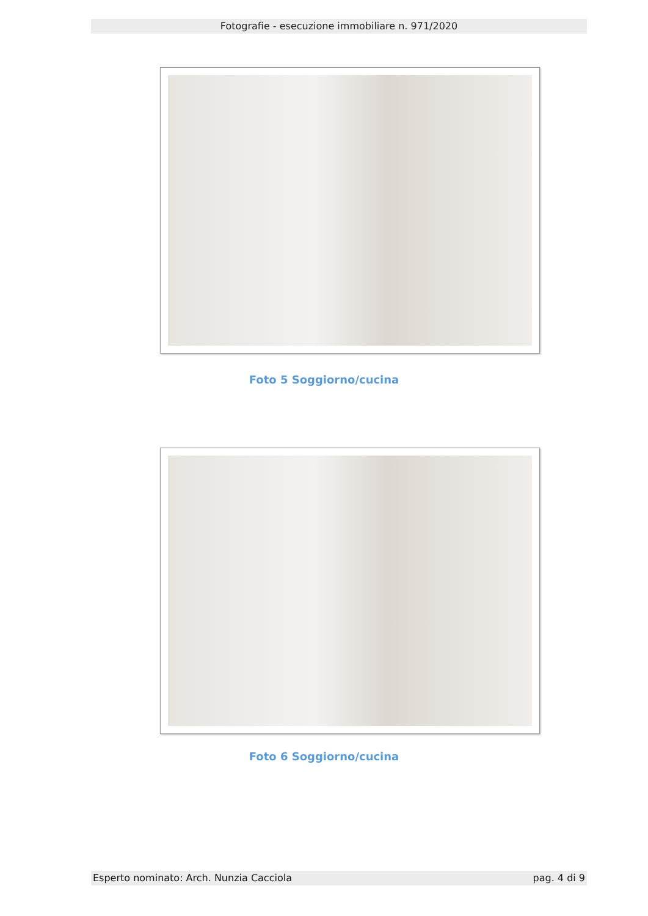Fotografie - esecuzione immobiliare n. 971/2020
Foto 5 Soggiorno/cucina
Foto 6 Soggiorno/cucina
Esperto nominato: Arch. Nunzia Cacciola pag. 4 di 9